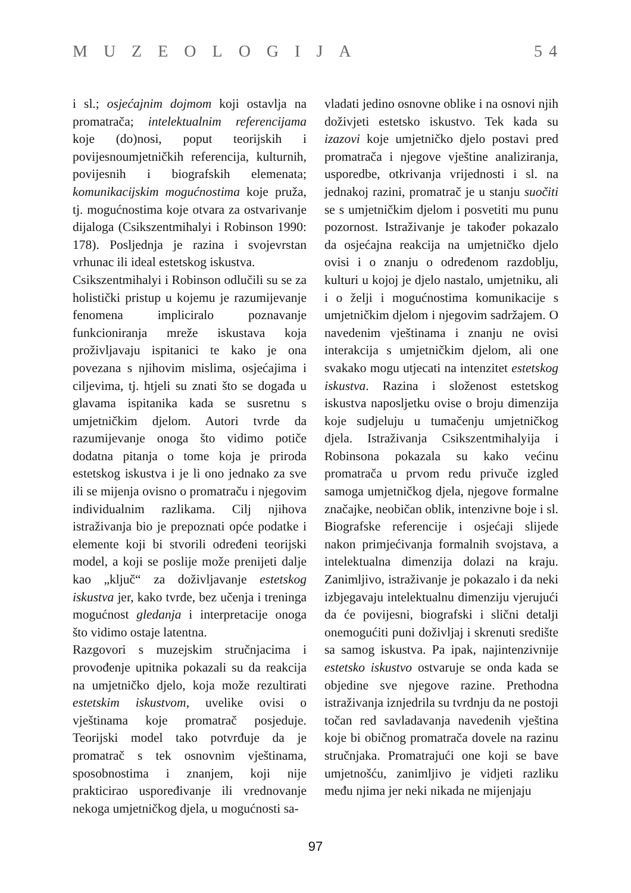MUZEOLOGIJA 5 4
i sl.; osjećajnim dojmom koji ostavlja na promatrača; intelektualnim referencijama koje (do)nosi, poput teorijskih i povijesnoumjetničkih referencija, kulturnih, povijesnih i biografskih elemenata; komunikacijskim mogućnostima koje pruža, tj. mogućnostima koje otvara za ostvarivanje dijaloga (Csikszentmihalyi i Robinson 1990: 178). Posljednja je razina i svojevrstan vrhunac ili ideal estetskog iskustva.
Csikszentmihalyi i Robinson odlučili su se za holistički pristup u kojemu je razumijevanje fenomena impliciralo poznavanje funkcioniranja mreže iskustava koja proživljavaju ispitanici te kako je ona povezana s njihovim mislima, osjećajima i ciljevima, tj. htjeli su znati što se događa u glavama ispitanika kada se susretnu s umjetničkim djelom. Autori tvrde da razumijevanje onoga što vidimo potiče dodatna pitanja o tome koja je priroda estetskog iskustva i je li ono jednako za sve ili se mijenja ovisno o promatraču i njegovim individualnim razlikama. Cilj njihova istraživanja bio je prepoznati opće podatke i elemente koji bi stvorili određeni teorijski model, a koji se poslije može prenijeti dalje kao „ključ“ za doživljavanje estetskog iskustva jer, kako tvrde, bez učenja i treninga mogućnost gledanja i interpretacije onoga što vidimo ostaje latentna.
Razgovori s muzejskim stručnjacima i provođenje upitnika pokazali su da reakcija na umjetničko djelo, koja može rezultirati estetskim iskustvom, uvelike ovisi o vještinama koje promatrač posjeduje. Teorijski model tako potvrđuje da je promatrač s tek osnovnim vještinama, sposobnostima i znanjem, koji nije prakticirao uspoređivanje ili vrednovanje nekoga umjetničkog djela, u mogućnosti sa-
vladati jedino osnovne oblike i na osnovi njih doživjeti estetsko iskustvo. Tek kada su izazovi koje umjetničko djelo postavi pred promatrača i njegove vještine analiziranja, usporedbe, otkrivanja vrijednosti i sl. na jednakoj razini, promatrač je u stanju suočiti se s umjetničkim djelom i posvetiti mu punu pozornost. Istraživanje je također pokazalo da osjećajna reakcija na umjetničko djelo ovisi i o znanju o određenom razdoblju, kulturi u kojoj je djelo nastalo, umjetniku, ali i o želji i mogućnostima komunikacije s umjetničkim djelom i njegovim sadržajem. O navedenim vještinama i znanju ne ovisi interakcija s umjetničkim djelom, ali one svakako mogu utjecati na intenzitet estetskog iskustva. Razina i složenost estetskog iskustva naposljetku ovise o broju dimenzija koje sudjeluju u tumačenju umjetničkog djela. Istraživanja Csikszentmihalyija i Robinsona pokazala su kako većinu promatrača u prvom redu privuče izgled samoga umjetničkog djela, njegove formalne značajke, neobičan oblik, intenzivne boje i sl. Biografske referencije i osjećaji slijede nakon primjećivanja formalnih svojstava, a intelektualna dimenzija dolazi na kraju. Zanimljivo, istraživanje je pokazalo i da neki izbjegavaju intelektualnu dimenziju vjerujući da će povijesni, biografski i slični detalji onemogućiti puni doživljaj i skrenuti središte sa samog iskustva. Pa ipak, najintenzivnije estetsko iskustvo ostvaruje se onda kada se objedine sve njegove razine. Prethodna istraživanja iznjedrila su tvrdnju da ne postoji točan red savladavanja navedenih vještina koje bi običnog promatrača dovele na razinu stručnjaka. Promatrajući one koji se bave umjetnošću, zanimljivo je vidjeti razliku među njima jer neki nikada ne mijenjaju
97